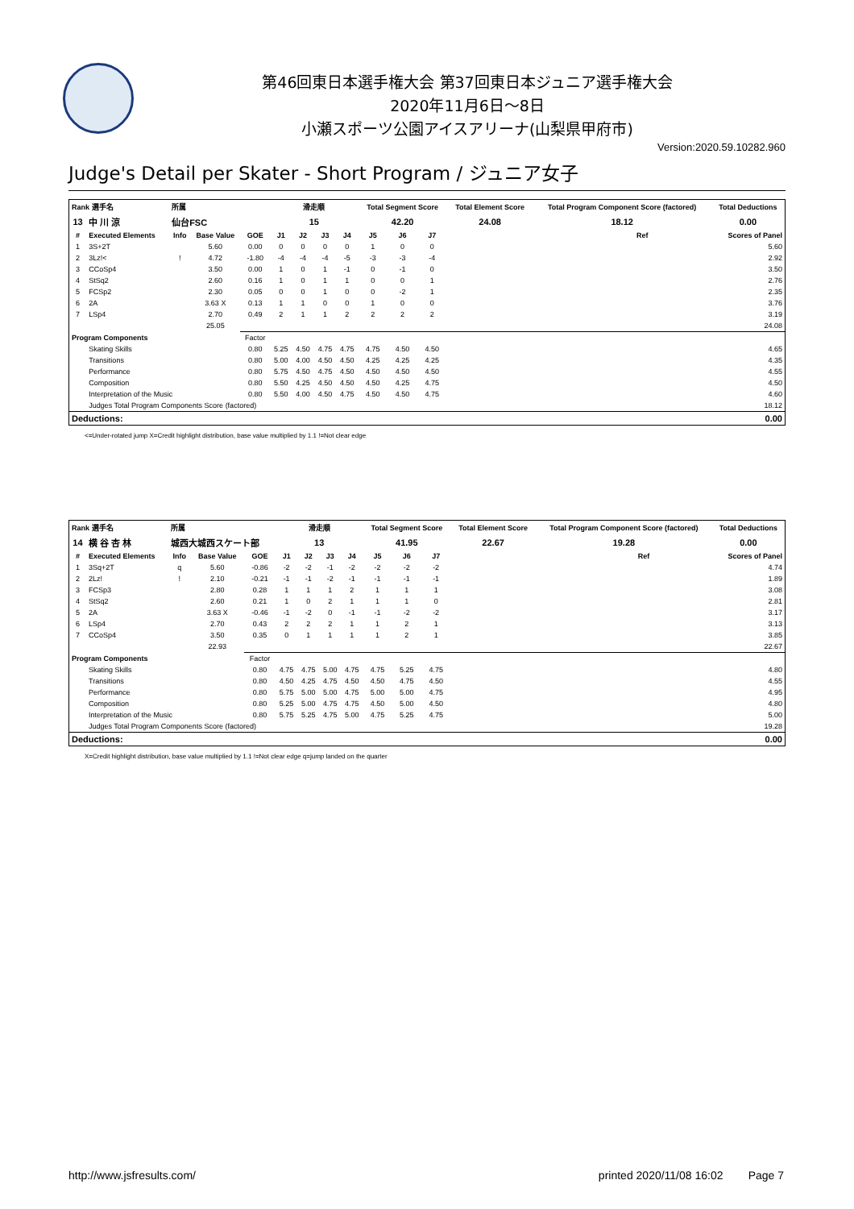第46回東日本選手権大会 第37回東日本ジュニア選手権大会
2020年11月6日～8日
小瀬スポーツ公園アイスアリーナ(山梨県甲府市)
Version:2020.59.10282.960
Judge's Detail per Skater - Short Program / ジュニア女子
| Rank 選手名 | | 所属 | | | 滑走順 | | | | Total Segment Score | | | Total Element Score | Total Program Component Score (factored) | | Total Deductions |
| --- | --- | --- | --- | --- | --- | --- | --- | --- | --- | --- | --- | --- | --- | --- | --- |
| 13 | 中 川 涼 | 仙台FSC | | | 15 | | | | 42.20 | | | 24.08 | 18.12 | | 0.00 |
| # | Executed Elements | Info | Base Value | GOE | J1 | J2 | J3 | J4 | J5 | J6 | J7 | | | Ref | Scores of Panel |
| 1 | 3S+2T | | 5.60 | 0.00 | 0 | 0 | 0 | 0 | 1 | 0 | 0 | | | | 5.60 |
| 2 | 3Lz!< | ! | 4.72 | -1.80 | -4 | -4 | -4 | -5 | -3 | -3 | -4 | | | | 2.92 |
| 3 | CCoSp4 | | 3.50 | 0.00 | 1 | 0 | 1 | -1 | 0 | -1 | 0 | | | | 3.50 |
| 4 | StSq2 | | 2.60 | 0.16 | 1 | 0 | 1 | 1 | 0 | 0 | 1 | | | | 2.76 |
| 5 | FCSp2 | | 2.30 | 0.05 | 0 | 0 | 1 | 0 | 0 | -2 | 1 | | | | 2.35 |
| 6 | 2A | | 3.63 X | 0.13 | 1 | 1 | 0 | 0 | 1 | 0 | 0 | | | | 3.76 |
| 7 | LSp4 | | 2.70 | 0.49 | 2 | 1 | 1 | 2 | 2 | 2 | 2 | | | | 3.19 |
| | | | 25.05 | | | | | | | | | | | | 24.08 |
| Program Components | | | | Factor | | | | | | | | | | | |
| | Skating Skills | | | 0.80 | 5.25 | 4.50 | 4.75 | 4.75 | 4.75 | 4.50 | 4.50 | | | | 4.65 |
| | Transitions | | | 0.80 | 5.00 | 4.00 | 4.50 | 4.50 | 4.25 | 4.25 | 4.25 | | | | 4.35 |
| | Performance | | | 0.80 | 5.75 | 4.50 | 4.75 | 4.50 | 4.50 | 4.50 | 4.50 | | | | 4.55 |
| | Composition | | | 0.80 | 5.50 | 4.25 | 4.50 | 4.50 | 4.50 | 4.25 | 4.75 | | | | 4.50 |
| | Interpretation of the Music | | | 0.80 | 5.50 | 4.00 | 4.50 | 4.75 | 4.50 | 4.50 | 4.75 | | | | 4.60 |
| | Judges Total Program Components Score (factored) | | | | | | | | | | | | | | 18.12 |
| Deductions: | | | | | | | | | | | | | | | 0.00 |
<=Under-rotated jump X=Credit highlight distribution, base value multiplied by 1.1 !=Not clear edge
| Rank 選手名 | | 所属 | | | 滑走順 | | | | Total Segment Score | | | Total Element Score | Total Program Component Score (factored) | | Total Deductions |
| --- | --- | --- | --- | --- | --- | --- | --- | --- | --- | --- | --- | --- | --- | --- | --- |
| 14 | 横 谷 杏 林 | 城西大城西スケート部 | | | 13 | | | | 41.95 | | | 22.67 | 19.28 | | 0.00 |
| # | Executed Elements | Info | Base Value | GOE | J1 | J2 | J3 | J4 | J5 | J6 | J7 | | | Ref | Scores of Panel |
| 1 | 3Sq+2T | q | 5.60 | -0.86 | -2 | -2 | -1 | -2 | -2 | -2 | -2 | | | | 4.74 |
| 2 | 2Lz! | ! | 2.10 | -0.21 | -1 | -1 | -2 | -1 | -1 | -1 | -1 | | | | 1.89 |
| 3 | FCSp3 | | 2.80 | 0.28 | 1 | 1 | 1 | 2 | 1 | 1 | 1 | | | | 3.08 |
| 4 | StSq2 | | 2.60 | 0.21 | 1 | 0 | 2 | 1 | 1 | 1 | 0 | | | | 2.81 |
| 5 | 2A | | 3.63 X | -0.46 | -1 | -2 | 0 | -1 | -1 | -2 | -2 | | | | 3.17 |
| 6 | LSp4 | | 2.70 | 0.43 | 2 | 2 | 2 | 1 | 1 | 2 | 1 | | | | 3.13 |
| 7 | CCoSp4 | | 3.50 | 0.35 | 0 | 1 | 1 | 1 | 1 | 2 | 1 | | | | 3.85 |
| | | | 22.93 | | | | | | | | | | | | 22.67 |
| Program Components | | | | Factor | | | | | | | | | | | |
| | Skating Skills | | | 0.80 | 4.75 | 4.75 | 5.00 | 4.75 | 4.75 | 5.25 | 4.75 | | | | 4.80 |
| | Transitions | | | 0.80 | 4.50 | 4.25 | 4.75 | 4.50 | 4.50 | 4.75 | 4.50 | | | | 4.55 |
| | Performance | | | 0.80 | 5.75 | 5.00 | 5.00 | 4.75 | 5.00 | 5.00 | 4.75 | | | | 4.95 |
| | Composition | | | 0.80 | 5.25 | 5.00 | 4.75 | 4.75 | 4.50 | 5.00 | 4.50 | | | | 4.80 |
| | Interpretation of the Music | | | 0.80 | 5.75 | 5.25 | 4.75 | 5.00 | 4.75 | 5.25 | 4.75 | | | | 5.00 |
| | Judges Total Program Components Score (factored) | | | | | | | | | | | | | | 19.28 |
| Deductions: | | | | | | | | | | | | | | | 0.00 |
X=Credit highlight distribution, base value multiplied by 1.1 !=Not clear edge q=jump landed on the quarter
http://www.jsfresults.com/ printed 2020/11/08 16:02 Page 7